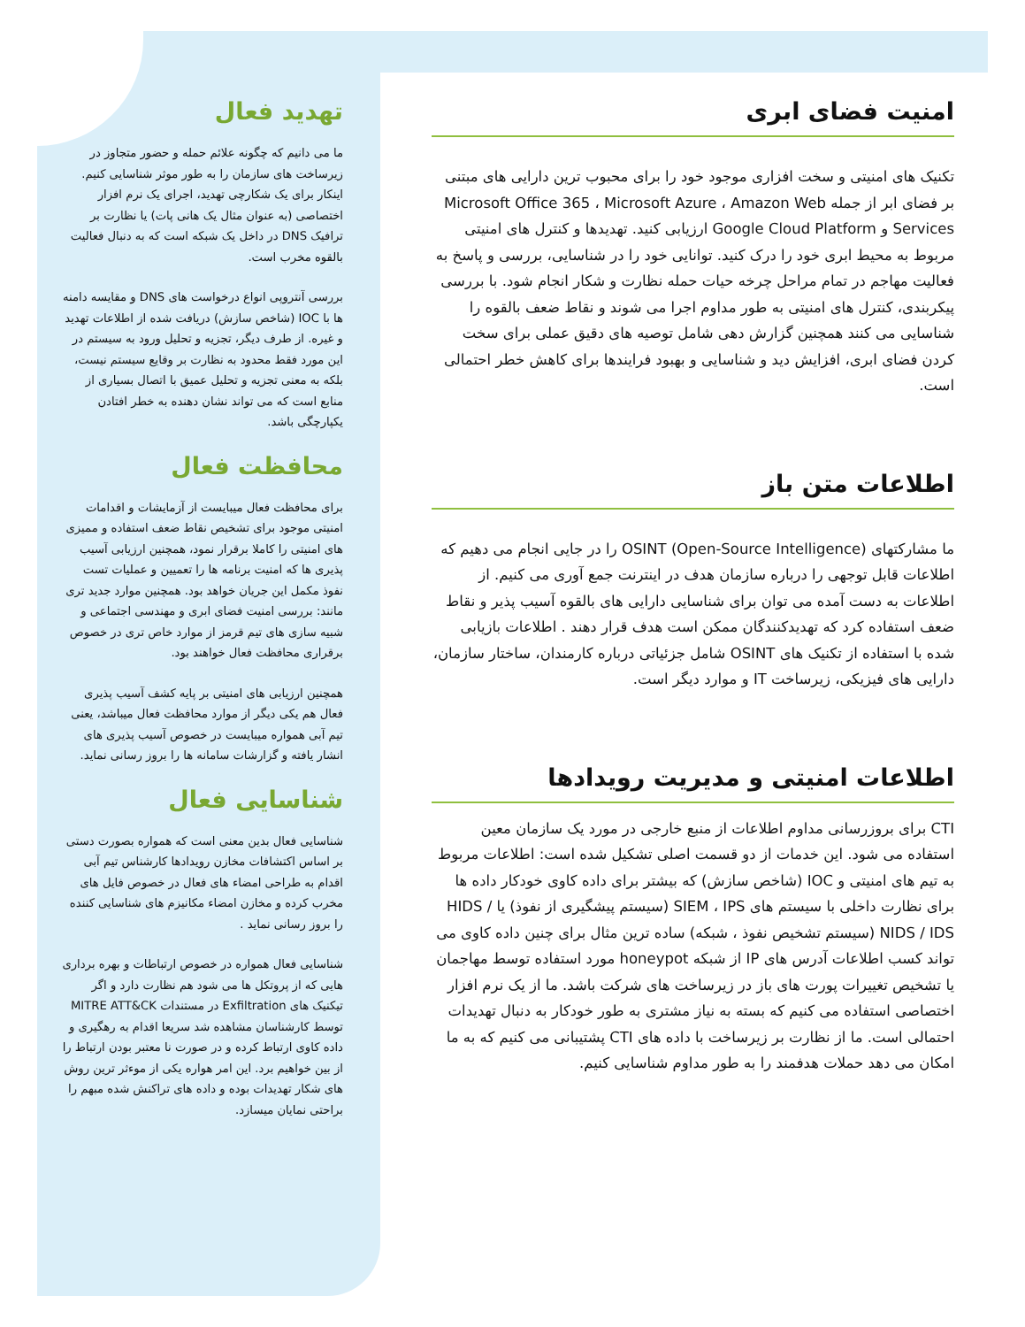امنیت فضای ابری
تکنیک های امنیتی و سخت افزاری موجود خود را برای محبوب ترین دارایی های مبتنی بر فضای ابر از جمله Microsoft Office 365 ، Microsoft Azure ، Amazon Web Services و Google Cloud Platform ارزیابی کنید. تهدیدها و کنترل های امنیتی مربوط به محیط ابری خود را درک کنید. توانایی خود را در شناسایی، بررسی و پاسخ به فعالیت مهاجم در تمام مراحل چرخه حیات حمله نظارت و شکار انجام شود. با بررسی پیکربندی، کنترل های امنیتی به طور مداوم اجرا می شوند و نقاط ضعف بالقوه را شناسایی می کنند همچنین گزارش دهی شامل توصیه های دقیق عملی برای سخت کردن فضای ابری، افزایش دید و شناسایی و بهبود فرایندها برای کاهش خطر احتمالی است.
اطلاعات متن باز
ما مشارکتهای OSINT (Open-Source Intelligence) را در جایی انجام می دهیم که اطلاعات قابل توجهی را درباره سازمان هدف در اینترنت جمع آوری می کنیم. از اطلاعات به دست آمده می توان برای شناسایی دارایی های بالقوه آسیب پذیر و نقاط ضعف استفاده کرد که تهدیدکنندگان ممکن است هدف قرار دهند . اطلاعات بازیابی شده با استفاده از تکنیک های OSINT شامل جزئیاتی درباره کارمندان، ساختار سازمان، دارایی های فیزیکی، زیرساخت IT و موارد دیگر است.
اطلاعات امنیتی و مدیریت رویدادها
CTI برای بروزرسانی مداوم اطلاعات از منبع خارجی در مورد یک سازمان معین استفاده می شود. این خدمات از دو قسمت اصلی تشکیل شده است: اطلاعات مربوط به تیم های امنیتی و IOC (شاخص سازش) که بیشتر برای داده کاوی خودکار داده ها برای نظارت داخلی با سیستم های SIEM ، IPS (سیستم پیشگیری از نفوذ) یا HIDS / NIDS / IDS (سیستم تشخیص نفوذ ، شبکه) ساده ترین مثال برای چنین داده کاوی می تواند کسب اطلاعات آدرس های IP از شبکه honeypot مورد استفاده توسط مهاجمان یا تشخیص تغییرات پورت های باز در زیرساخت های شرکت باشد. ما از یک نرم افزار اختصاصی استفاده می کنیم که بسته به نیاز مشتری به طور خودکار به دنبال تهدیدات احتمالی است. ما از نظارت بر زیرساخت با داده های CTI پشتیبانی می کنیم که به ما امکان می دهد حملات هدفمند را به طور مداوم شناسایی کنیم.
تهدید فعال
ما می دانیم که چگونه علائم حمله و حضور متجاوز در زیرساخت های سازمان را به طور موثر شناسایی کنیم. اینکار برای یک شکارچی تهدید، اجرای یک نرم افزار اختصاصی (به عنوان مثال یک هانی پات) یا نظارت بر ترافیک DNS در داخل یک شبکه است که به دنبال فعالیت بالقوه مخرب است.
بررسی آنتروپی انواع درخواست های DNS و مقایسه دامنه ها با IOC (شاخص سازش) دریافت شده از اطلاعات تهدید و غیره. از طرف دیگر، تجزیه و تحلیل ورود به سیستم در این مورد فقط محدود به نظارت بر وقایع سیستم نیست، بلکه به معنی تجزیه و تحلیل عمیق با اتصال بسیاری از منابع است که می تواند نشان دهنده به خطر افتادن یکپارچگی باشد.
محافظت فعال
برای محافظت فعال میبایست از آزمایشات و اقدامات امنیتی موجود برای تشخیص نقاط ضعف استفاده و ممیزی های امنیتی را کاملا برقرار نمود، همچنین ارزیابی آسیب پذیری ها که امنیت برنامه ها را تعمیین و عملیات تست نفوذ مکمل این جریان خواهد بود. همچنین موارد جدید تری مانند: بررسی امنیت فضای ابری و مهندسی اجتماعی و شبیه سازی های تیم قرمز از موارد خاص تری در خصوص برقراری محافظت فعال خواهند بود.
همچنین ارزیابی های امنیتی بر پایه کشف آسیب پذیری فعال هم یکی دیگر از موارد محافظت فعال میباشد، یعنی تیم آبی همواره میبایست در خصوص آسیب پذیری های انشار یافته و گزارشات سامانه ها را بروز رسانی نماید.
شناسایی فعال
شناسایی فعال بدین معنی است که همواره بصورت دستی بر اساس اکتشافات مخازن رویدادها کارشناس تیم آبی اقدام به طراحی امضاء های فعال در خصوص فایل های مخرب کرده و مخازن امضاء مکانیزم های شناسایی کننده را بروز رسانی نماید .
شناسایی فعال همواره در خصوص ارتباطات و بهره برداری هایی که از پروتکل ها می شود هم نظارت دارد و اگر تیکنیک های Exfiltration در مستندات MITRE ATT&CK توسط کارشناسان مشاهده شد سریعا اقدام به رهگیری و داده کاوی ارتباط کرده و در صورت نا معتبر بودن ارتباط را از بین خواهیم برد. این امر هواره یکی از موءثر ترین روش های شکار تهدیدات بوده و داده های تراکنش شده مبهم را براحتی نمایان میسازد.